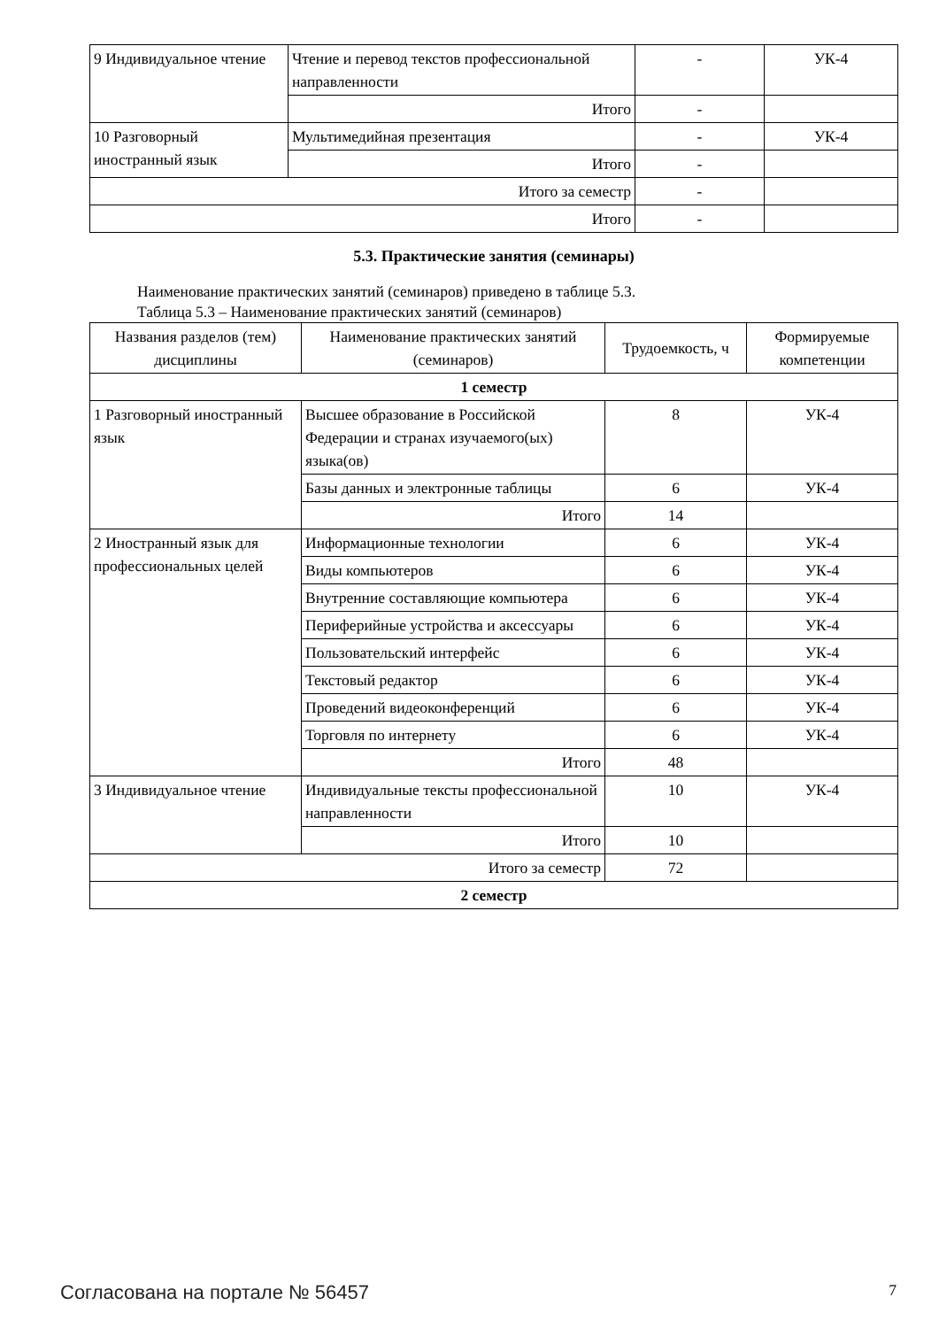| 9 Индивидуальное чтение | Чтение и перевод текстов профессиональной направленности | - | УК-4 |
| | Итого | - | |
| 10 Разговорный иностранный язык | Мультимедийная презентация | - | УК-4 |
| | Итого | - | |
| Итого за семестр | | - | |
| Итого | | - | |
5.3. Практические занятия (семинары)
Наименование практических занятий (семинаров) приведено в таблице 5.3.
Таблица 5.3 – Наименование практических занятий (семинаров)
| Названия разделов (тем) дисциплины | Наименование практических занятий (семинаров) | Трудоемкость, ч | Формируемые компетенции |
| --- | --- | --- | --- |
| 1 семестр | | | |
| 1 Разговорный иностранный язык | Высшее образование в Российской Федерации и странах изучаемого(ых) языка(ов) | 8 | УК-4 |
| | Базы данных и электронные таблицы | 6 | УК-4 |
| | Итого | 14 | |
| 2 Иностранный язык для профессиональных целей | Информационные технологии | 6 | УК-4 |
| | Виды компьютеров | 6 | УК-4 |
| | Внутренние составляющие компьютера | 6 | УК-4 |
| | Периферийные устройства и аксессуары | 6 | УК-4 |
| | Пользовательский интерфейс | 6 | УК-4 |
| | Текстовый редактор | 6 | УК-4 |
| | Проведений видеоконференций | 6 | УК-4 |
| | Торговля по интернету | 6 | УК-4 |
| | Итого | 48 | |
| 3 Индивидуальное чтение | Индивидуальные тексты профессиональной направленности | 10 | УК-4 |
| | Итого | 10 | |
| Итого за семестр | | 72 | |
| 2 семестр | | | |
Согласована на портале № 56457 7